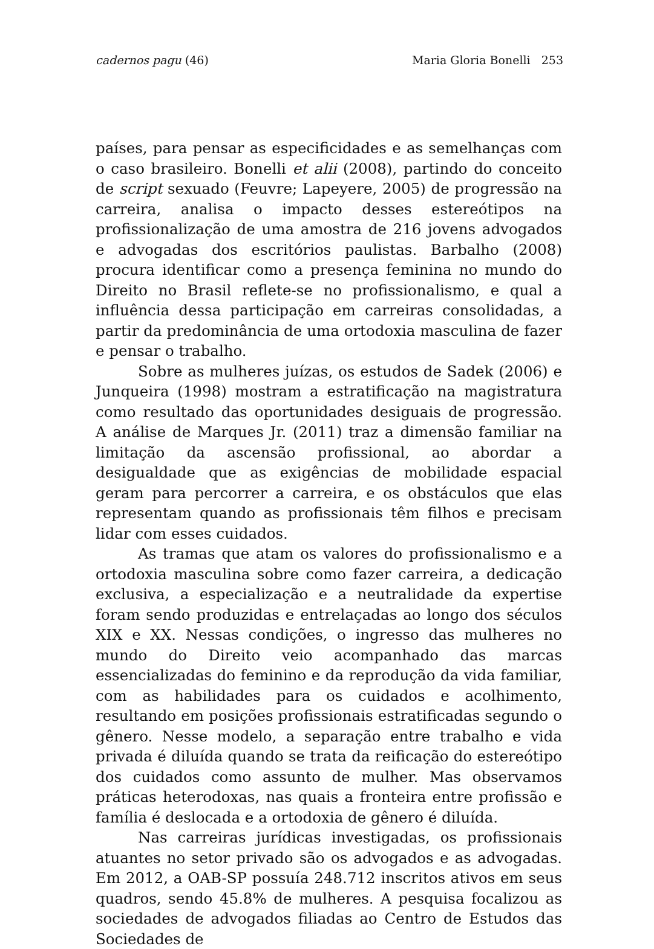cadernos pagu (46) Maria Gloria Bonelli 253
países, para pensar as especificidades e as semelhanças com o caso brasileiro. Bonelli et alii (2008), partindo do conceito de script sexuado (Feuvre; Lapeyere, 2005) de progressão na carreira, analisa o impacto desses estereótipos na profissionalização de uma amostra de 216 jovens advogados e advogadas dos escritórios paulistas. Barbalho (2008) procura identificar como a presença feminina no mundo do Direito no Brasil reflete-se no profissionalismo, e qual a influência dessa participação em carreiras consolidadas, a partir da predominância de uma ortodoxia masculina de fazer e pensar o trabalho.
Sobre as mulheres juízas, os estudos de Sadek (2006) e Junqueira (1998) mostram a estratificação na magistratura como resultado das oportunidades desiguais de progressão. A análise de Marques Jr. (2011) traz a dimensão familiar na limitação da ascensão profissional, ao abordar a desigualdade que as exigências de mobilidade espacial geram para percorrer a carreira, e os obstáculos que elas representam quando as profissionais têm filhos e precisam lidar com esses cuidados.
As tramas que atam os valores do profissionalismo e a ortodoxia masculina sobre como fazer carreira, a dedicação exclusiva, a especialização e a neutralidade da expertise foram sendo produzidas e entrelaçadas ao longo dos séculos XIX e XX. Nessas condições, o ingresso das mulheres no mundo do Direito veio acompanhado das marcas essencializadas do feminino e da reprodução da vida familiar, com as habilidades para os cuidados e acolhimento, resultando em posições profissionais estratificadas segundo o gênero. Nesse modelo, a separação entre trabalho e vida privada é diluída quando se trata da reificação do estereótipo dos cuidados como assunto de mulher. Mas observamos práticas heterodoxas, nas quais a fronteira entre profissão e família é deslocada e a ortodoxia de gênero é diluída.
Nas carreiras jurídicas investigadas, os profissionais atuantes no setor privado são os advogados e as advogadas. Em 2012, a OAB-SP possuía 248.712 inscritos ativos em seus quadros, sendo 45.8% de mulheres. A pesquisa focalizou as sociedades de advogados filiadas ao Centro de Estudos das Sociedades de